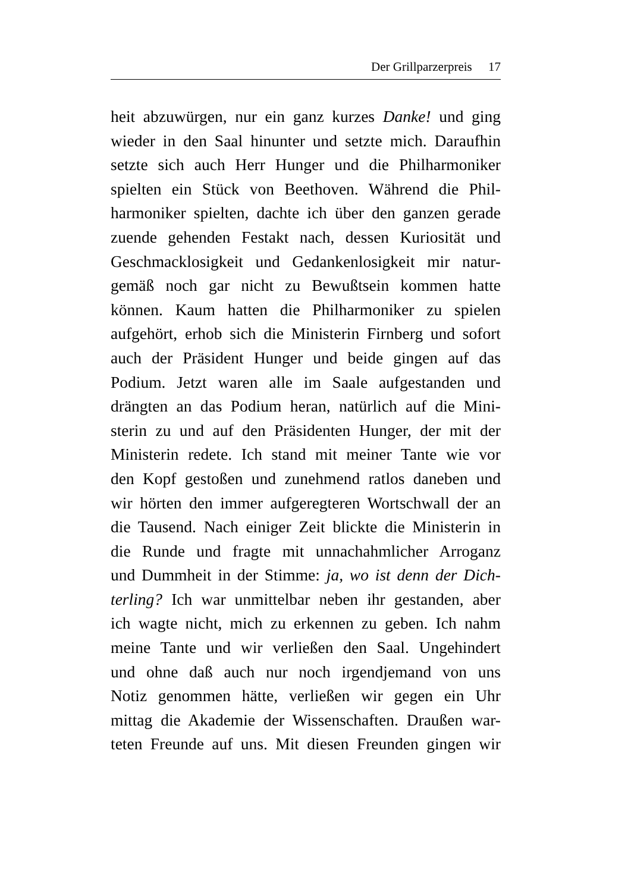Der Grillparzerpreis 17
heit abzuwürgen, nur ein ganz kurzes Danke! und ging
wieder in den Saal hinunter und setzte mich. Daraufhin
setzte sich auch Herr Hunger und die Philharmoniker
spielten ein Stück von Beethoven. Während die Phil-
harmoniker spielten, dachte ich über den ganzen gerade
zuende gehenden Festakt nach, dessen Kuriosität und
Geschmacklosigkeit und Gedankenlosigkeit mir natur-
gemäß noch gar nicht zu Bewußtsein kommen hatte
können. Kaum hatten die Philharmoniker zu spielen
aufgehört, erhob sich die Ministerin Firnberg und sofort
auch der Präsident Hunger und beide gingen auf das
Podium. Jetzt waren alle im Saale aufgestanden und
drängten an das Podium heran, natürlich auf die Mini-
sterin zu und auf den Präsidenten Hunger, der mit der
Ministerin redete. Ich stand mit meiner Tante wie vor
den Kopf gestoßen und zunehmend ratlos daneben und
wir hörten den immer aufgeregteren Wortschwall der an
die Tausend. Nach einiger Zeit blickte die Ministerin in
die Runde und fragte mit unnachahmlicher Arroganz
und Dummheit in der Stimme: ja, wo ist denn der Dich-
terling? Ich war unmittelbar neben ihr gestanden, aber
ich wagte nicht, mich zu erkennen zu geben. Ich nahm
meine Tante und wir verließen den Saal. Ungehindert
und ohne daß auch nur noch irgendjemand von uns
Notiz genommen hätte, verließen wir gegen ein Uhr
mittag die Akademie der Wissenschaften. Draußen war-
teten Freunde auf uns. Mit diesen Freunden gingen wir